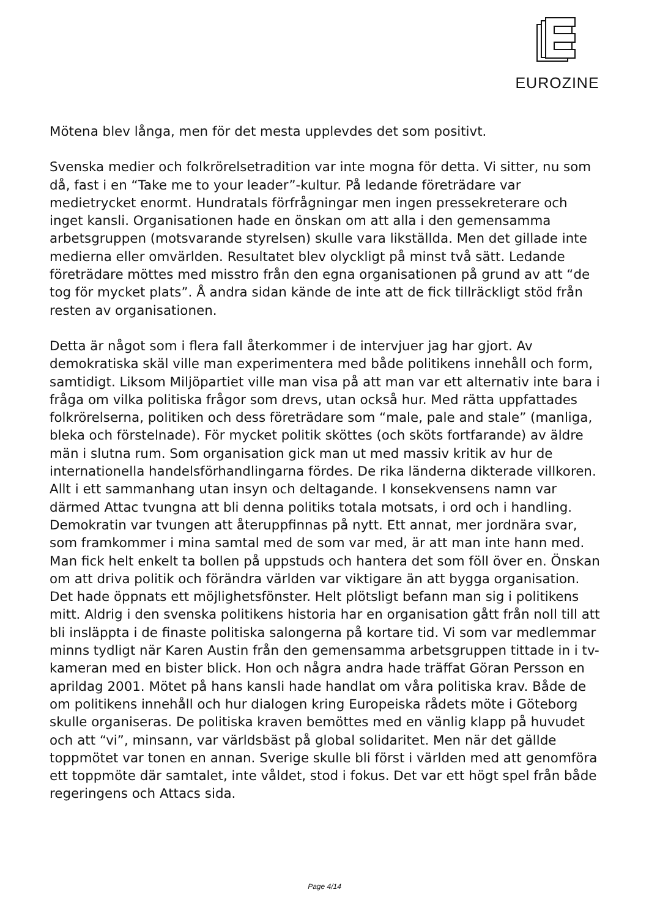EUROZINE
Mötena blev långa, men för det mesta upplevdes det som positivt.
Svenska medier och folkrörelsetradition var inte mogna för detta. Vi sitter, nu som då, fast i en “Take me to your leader”-kultur. På ledande företrädare var medietrycket enormt. Hundratals förfrågningar men ingen pressekreterare och inget kansli. Organisationen hade en önskan om att alla i den gemensamma arbetsgruppen (motsvarande styrelsen) skulle vara likställda. Men det gillade inte medierna eller omvärlden. Resultatet blev olyckligt på minst två sätt. Ledande företrädare möttes med misstro från den egna organisationen på grund av att “de tog för mycket plats”. Å andra sidan kände de inte att de fick tillräckligt stöd från resten av organisationen.
Detta är något som i flera fall återkommer i de intervjuer jag har gjort. Av demokratiska skäl ville man experimentera med både politikens innehåll och form, samtidigt. Liksom Miljöpartiet ville man visa på att man var ett alternativ inte bara i fråga om vilka politiska frågor som drevs, utan också hur. Med rätta uppfattades folkrörelserna, politiken och dess företrädare som “male, pale and stale” (manliga, bleka och förstelnade). För mycket politik sköttes (och sköts fortfarande) av äldre män i slutna rum. Som organisation gick man ut med massiv kritik av hur de internationella handelsförhandlingarna fördes. De rika länderna dikterade villkoren. Allt i ett sammanhang utan insyn och deltagande. I konsekvensens namn var därmed Attac tvungna att bli denna politiks totala motsats, i ord och i handling. Demokratin var tvungen att återuppfinnas på nytt. Ett annat, mer jordnära svar, som framkommer i mina samtal med de som var med, är att man inte hann med. Man fick helt enkelt ta bollen på uppstuds och hantera det som föll över en. Önskan om att driva politik och förändra världen var viktigare än att bygga organisation. Det hade öppnats ett möjlighetsfönster. Helt plötsligt befann man sig i politikens mitt. Aldrig i den svenska politikens historia har en organisation gått från noll till att bli insläppta i de finaste politiska salongerna på kortare tid. Vi som var medlemmar minns tydligt när Karen Austin från den gemensamma arbetsgruppen tittade in i tv-kameran med en bister blick. Hon och några andra hade träffat Göran Persson en aprildag 2001. Mötet på hans kansli hade handlat om våra politiska krav. Både de om politikens innehåll och hur dialogen kring Europeiska rådets möte i Göteborg skulle organiseras. De politiska kraven bemöttes med en vänlig klapp på huvudet och att “vi”, minsann, var världsbäst på global solidaritet. Men när det gällde toppmötet var tonen en annan. Sverige skulle bli först i världen med att genomföra ett toppmöte där samtalet, inte våldet, stod i fokus. Det var ett högt spel från både regeringens och Attacs sida.
Page 4/14